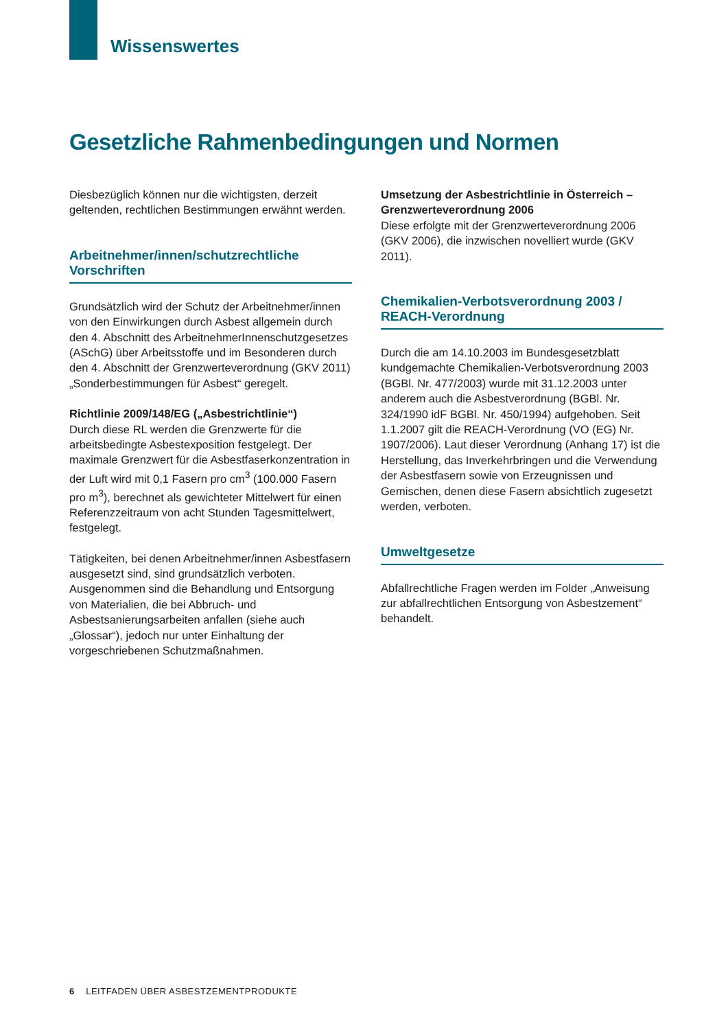Wissenswertes
Gesetzliche Rahmenbedingungen und Normen
Diesbezüglich können nur die wichtigsten, derzeit geltenden, rechtlichen Bestimmungen erwähnt werden.
Arbeitnehmer/innen/schutzrechtliche Vorschriften
Grundsätzlich wird der Schutz der Arbeitnehmer/innen von den Einwirkungen durch Asbest allgemein durch den 4. Abschnitt des ArbeitnehmerInnenschutzgesetzes (ASchG) über Arbeitsstoffe und im Besonderen durch den 4. Abschnitt der Grenzwerteverordnung (GKV 2011) „Sonderbestimmungen für Asbest“ geregelt.
Richtlinie 2009/148/EG („Asbestrichtlinie“)
Durch diese RL werden die Grenzwerte für die arbeitsbedingte Asbestexposition festgelegt. Der maximale Grenzwert für die Asbestfaserkonzentration in der Luft wird mit 0,1 Fasern pro cm<sup>3</sup> (100.000 Fasern pro m<sup>3</sup>), berechnet als gewichteter Mittelwert für einen Referenzzeitraum von acht Stunden Tagesmittelwert, festgelegt.
Tätigkeiten, bei denen Arbeitnehmer/innen Asbestfasern ausgesetzt sind, sind grundsätzlich verboten. Ausgenommen sind die Behandlung und Entsorgung von Materialien, die bei Abbruch- und Asbestsanierungsarbeiten anfallen (siehe auch „Glossar“), jedoch nur unter Einhaltung der vorgeschriebenen Schutzmaßnahmen.
Umsetzung der Asbestrichtlinie in Österreich – Grenzwerteverordnung 2006
Diese erfolgte mit der Grenzwerteverordnung 2006 (GKV 2006), die inzwischen novelliert wurde (GKV 2011).
Chemikalien-Verbotsverordnung 2003 / REACH-Verordnung
Durch die am 14.10.2003 im Bundesgesetzblatt kundgemachte Chemikalien-Verbotsverordnung 2003 (BGBl. Nr. 477/2003) wurde mit 31.12.2003 unter anderem auch die Asbestverordnung (BGBl. Nr. 324/1990 idF BGBl. Nr. 450/1994) aufgehoben. Seit 1.1.2007 gilt die REACH-Verordnung (VO (EG) Nr. 1907/2006). Laut dieser Verordnung (Anhang 17) ist die Herstellung, das Inverkehrbringen und die Verwendung der Asbestfasern sowie von Erzeugnissen und Gemischen, denen diese Fasern absichtlich zugesetzt werden, verboten.
Umweltgesetze
Abfallrechtliche Fragen werden im Folder „Anweisung zur abfallrechtlichen Entsorgung von Asbestzement“ behandelt.
6 LEITFADEN ÜBER ASBESTZEMENTPRODUKTE